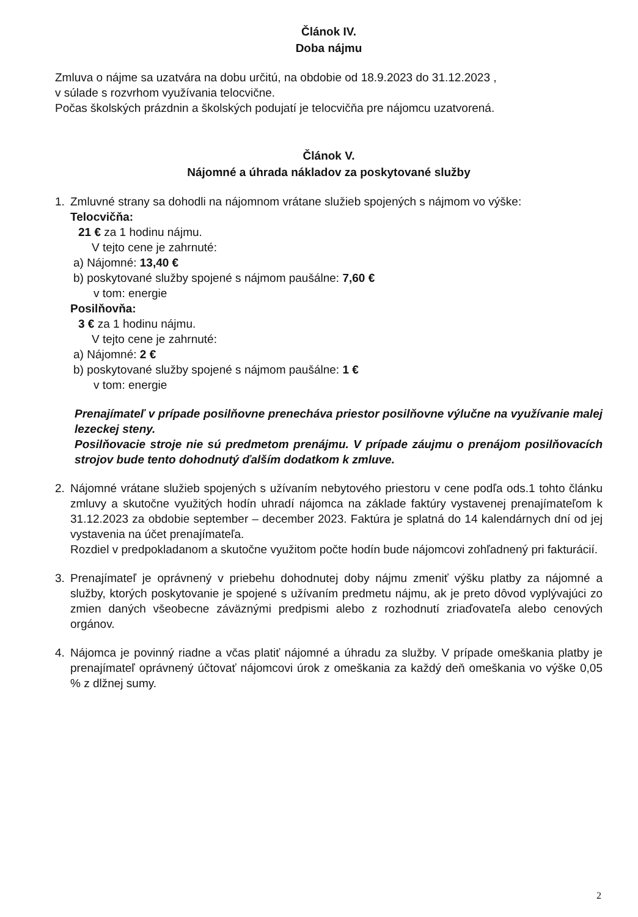Článok IV.
Doba nájmu
Zmluva o nájme sa uzatvára na dobu určitú, na obdobie od 18.9.2023 do 31.12.2023 ,
v súlade s rozvrhom využívania telocvične.
Počas školských prázdnin a školských podujatí je telocvičňa pre nájomcu uzatvorená.
Článok V.
Nájomné a úhrada nákladov za poskytované služby
1. Zmluvné strany sa dohodli na nájomnom vrátane služieb spojených s nájmom vo výške:
Telocvičňa:
21 € za 1 hodinu nájmu.
V tejto cene je zahrnuté:
a) Nájomné: 13,40 €
b) poskytované služby spojené s nájmom paušálne: 7,60 €
v tom: energie
Posilňovňa:
3 € za 1 hodinu nájmu.
V tejto cene je zahrnuté:
a) Nájomné: 2 €
b) poskytované služby spojené s nájmom paušálne: 1 €
v tom: energie
Prenajímateľ v prípade posilňovne prenecháva priestor posilňovne výlučne na využívanie malej lezeckej steny.
Posilňovacie stroje nie sú predmetom prenájmu. V prípade záujmu o prenájom posilňovacích strojov bude tento dohodnutý ďalším dodatkom k zmluve.
2. Nájomné vrátane služieb spojených s užívaním nebytového priestoru v cene podľa ods.1 tohto článku zmluvy a skutočne využitých hodín uhradí nájomca na základe faktúry vystavenej prenajímateľom k 31.12.2023 za obdobie september – december 2023. Faktúra je splatná do 14 kalendárnych dní od jej vystavenia na účet prenajímateľa.
Rozdiel v predpokladanom a skutočne využitom počte hodín bude nájomcovi zohľadnený pri fakturácií.
3. Prenajímateľ je oprávnený v priebehu dohodnutej doby nájmu zmeniť výšku platby za nájomné a služby, ktorých poskytovanie je spojené s užívaním predmetu nájmu, ak je preto dôvod vyplývajúci zo zmien daných všeobecne záväznými predpismi alebo z rozhodnutí zriaďovateľa alebo cenových orgánov.
4. Nájomca je povinný riadne a včas platiť nájomné a úhradu za služby. V prípade omeškania platby je prenajímateľ oprávnený účtovať nájomcovi úrok z omeškania za každý deň omeškania vo výške 0,05 % z dlžnej sumy.
2